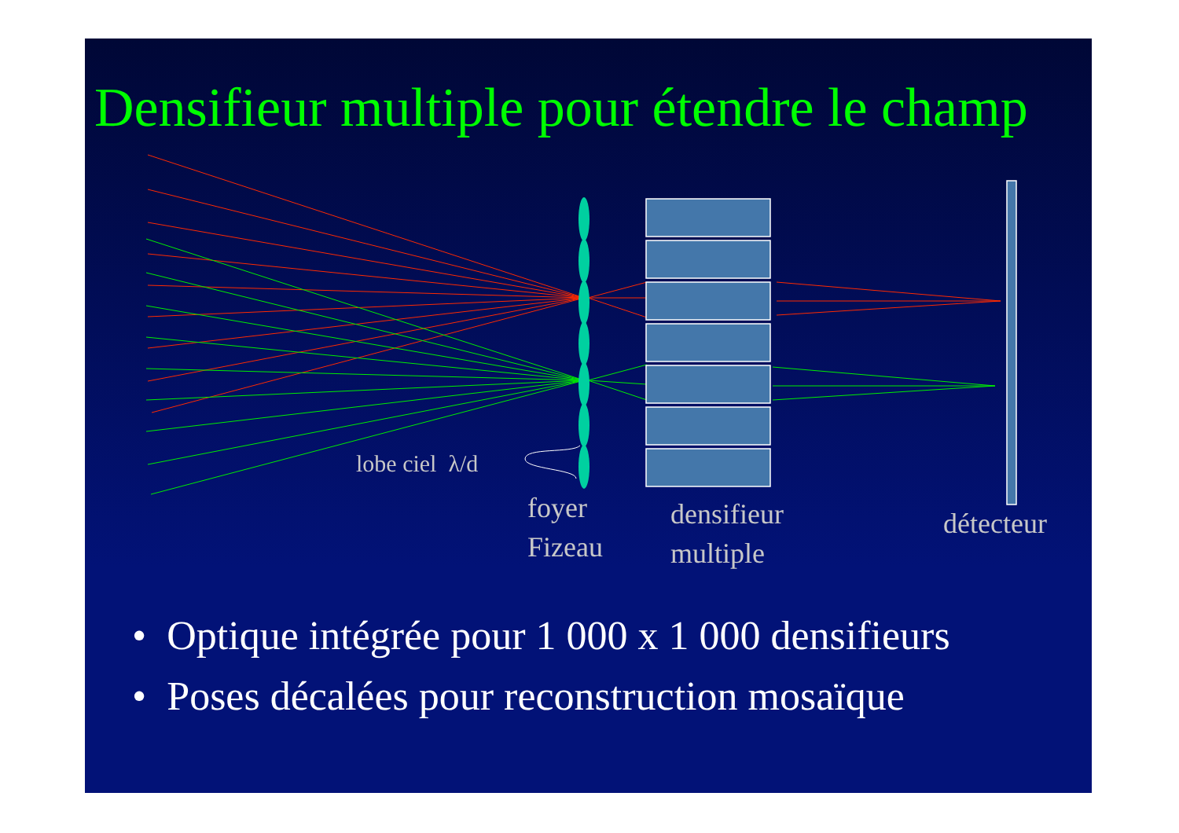Densifieur multiple pour étendre le champ
lobe ciel λ/d
foyer
Fizeau
densifieur
multiple
détecteur
• Optique intégrée pour 1 000 x 1 000 densifieurs
• Poses décalées pour reconstruction mosaïque